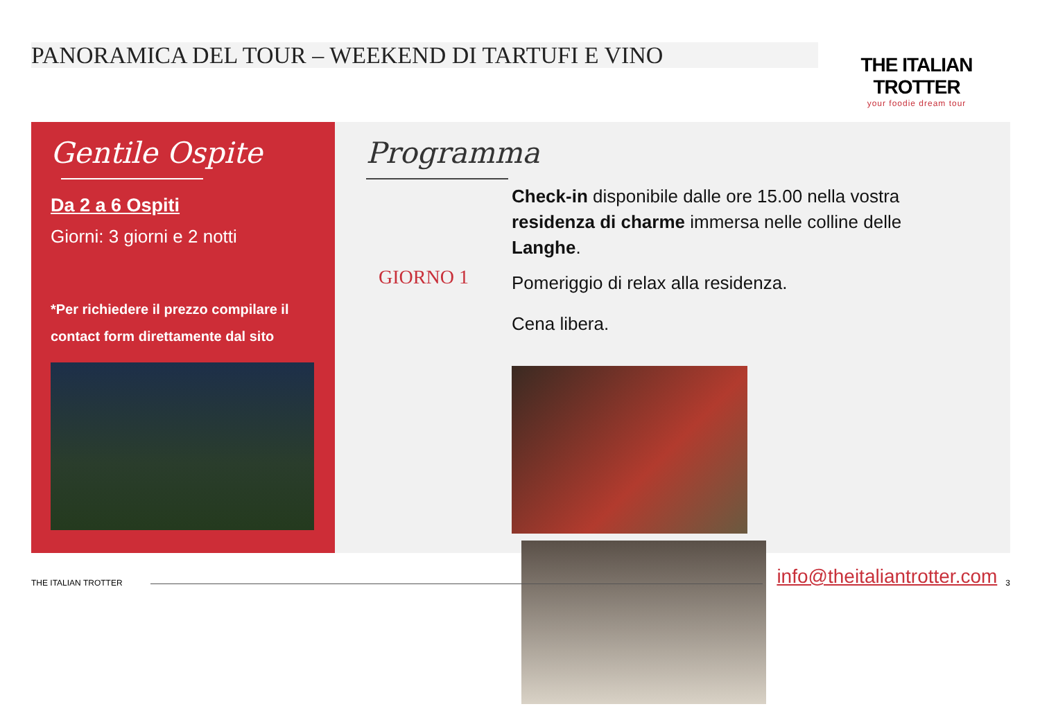PANORAMICA DEL TOUR – WEEKEND DI TARTUFI E VINO
THE ITALIAN TROTTER
your foodie dream tour
Gentile Ospite
Da 2 a 6 Ospiti
Giorni: 3 giorni e 2 notti
*Per richiedere il prezzo compilare il contact form direttamente dal sito
Programma
GIORNO 1
Check-in disponibile dalle ore 15.00 nella vostra residenza di charme immersa nelle colline delle Langhe.
Pomeriggio di relax alla residenza.
Cena libera.
THE ITALIAN TROTTER info@theitaliantrotter.com 3